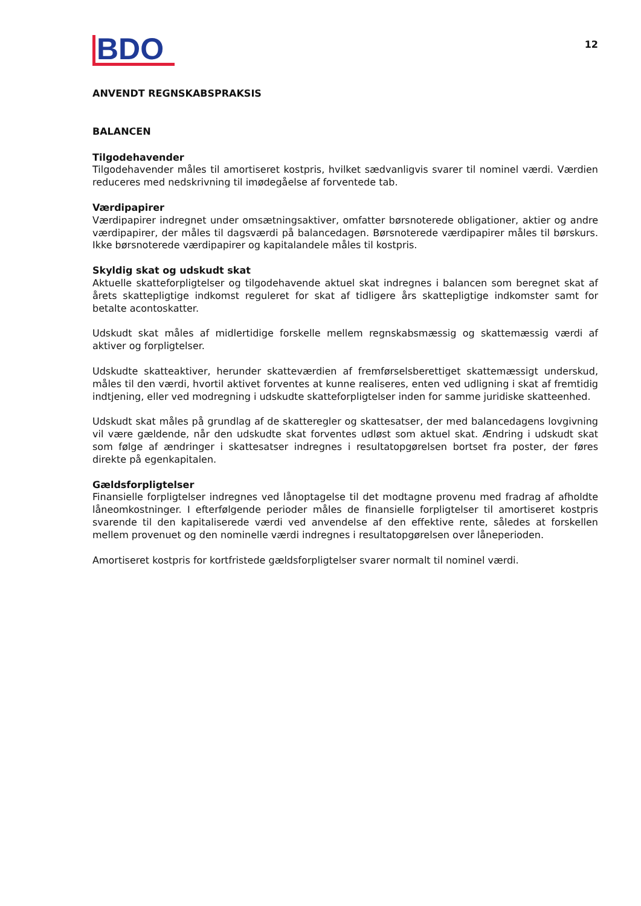BDO
12
ANVENDT REGNSKABSPRAKSIS
BALANCEN
Tilgodehavender
Tilgodehavender måles til amortiseret kostpris, hvilket sædvanligvis svarer til nominel værdi. Værdien reduceres med nedskrivning til imødegåelse af forventede tab.
Værdipapirer
Værdipapirer indregnet under omsætningsaktiver, omfatter børsnoterede obligationer, aktier og andre værdipapirer, der måles til dagsværdi på balancedagen. Børsnoterede værdipapirer måles til børskurs. Ikke børsnoterede værdipapirer og kapitalandele måles til kostpris.
Skyldig skat og udskudt skat
Aktuelle skatteforpligtelser og tilgodehavende aktuel skat indregnes i balancen som beregnet skat af årets skattepligtige indkomst reguleret for skat af tidligere års skattepligtige indkomster samt for betalte acontoskatter.
Udskudt skat måles af midlertidige forskelle mellem regnskabsmæssig og skattemæssig værdi af aktiver og forpligtelser.
Udskudte skatteaktiver, herunder skatteværdien af fremførselsberettiget skattemæssigt underskud, måles til den værdi, hvortil aktivet forventes at kunne realiseres, enten ved udligning i skat af fremtidig indtjening, eller ved modregning i udskudte skatteforpligtelser inden for samme juridiske skatteenhed.
Udskudt skat måles på grundlag af de skatteregler og skattesatser, der med balancedagens lovgivning vil være gældende, når den udskudte skat forventes udløst som aktuel skat. Ændring i udskudt skat som følge af ændringer i skattesatser indregnes i resultatopgørelsen bortset fra poster, der føres direkte på egenkapitalen.
Gældsforpligtelser
Finansielle forpligtelser indregnes ved lånoptagelse til det modtagne provenu med fradrag af afholdte låneomkostninger. I efterfølgende perioder måles de finansielle forpligtelser til amortiseret kostpris svarende til den kapitaliserede værdi ved anvendelse af den effektive rente, således at forskellen mellem provenuet og den nominelle værdi indregnes i resultatopgørelsen over låneperioden.
Amortiseret kostpris for kortfristede gældsforpligtelser svarer normalt til nominel værdi.